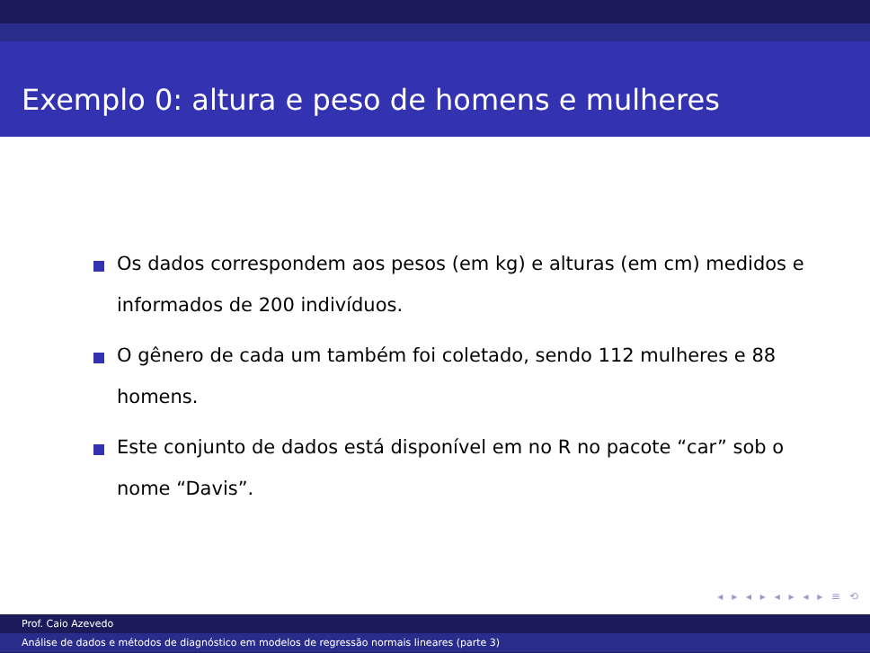Exemplo 0: altura e peso de homens e mulheres
Os dados correspondem aos pesos (em kg) e alturas (em cm) medidos e informados de 200 indivíduos.
O gênero de cada um também foi coletado, sendo 112 mulheres e 88 homens.
Este conjunto de dados está disponível em no R no pacote “car” sob o nome “Davis”.
◂ ▸ ◂ ▸ ◂ ▸ ◂ ▸ ≡ ⟲
Prof. Caio Azevedo
Análise de dados e métodos de diagnóstico em modelos de regressão normais lineares (parte 3)